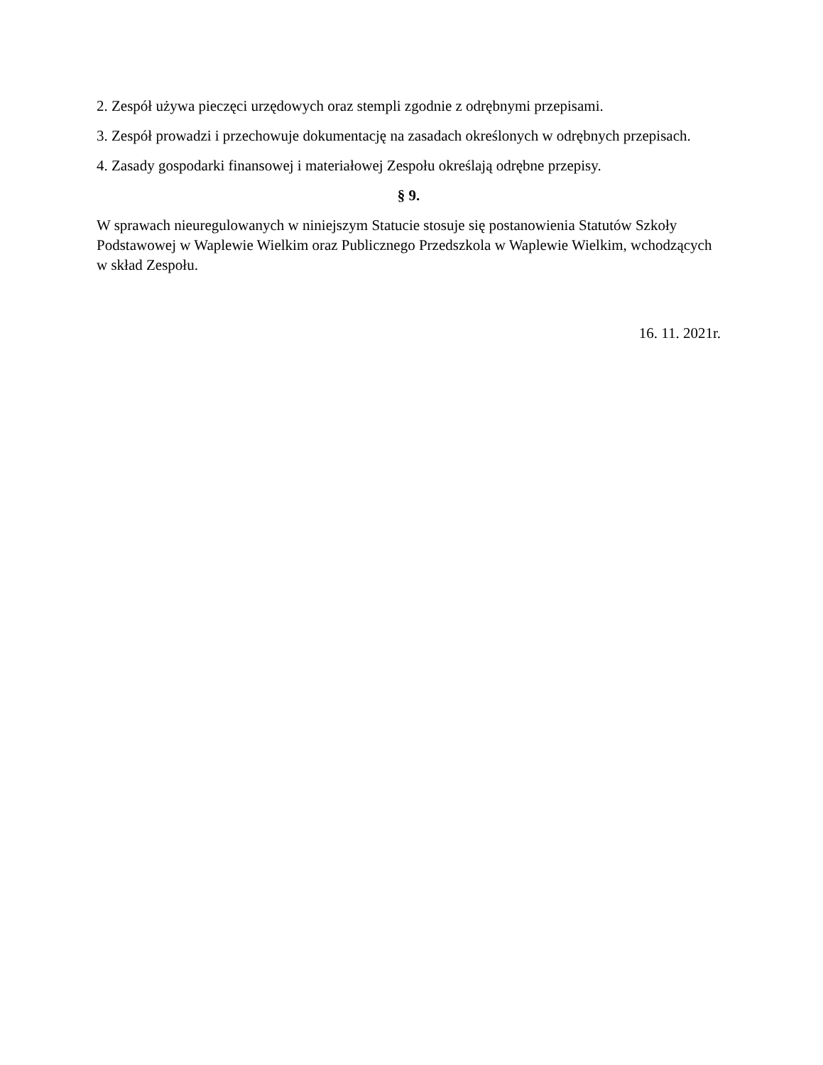2. Zespół używa pieczęci urzędowych oraz stempli zgodnie z odrębnymi przepisami.
3. Zespół prowadzi i przechowuje dokumentację na zasadach określonych w odrębnych przepisach.
4. Zasady gospodarki finansowej i materiałowej Zespołu określają odrębne przepisy.
§ 9.
W sprawach nieuregulowanych w niniejszym Statucie stosuje się postanowienia Statutów Szkoły Podstawowej w Waplewie Wielkim oraz Publicznego Przedszkola w Waplewie Wielkim, wchodzących w skład Zespołu.
16. 11. 2021r.